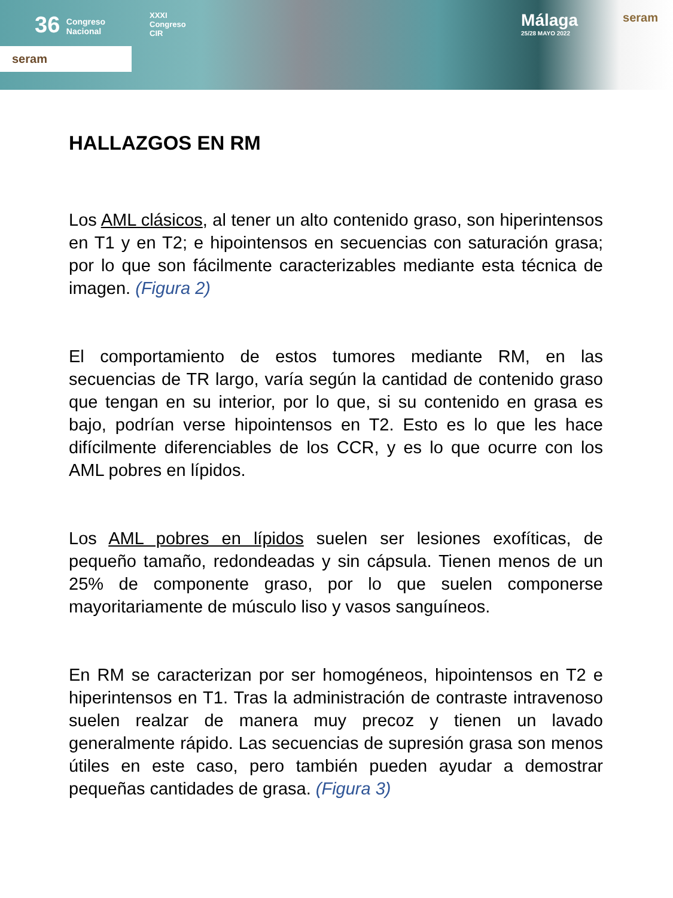36 Congreso
Nacional
seram
XXXI
Congreso
CIR
Málaga
25/28 MAYO 2022
seram
HALLAZGOS EN RM
Los AML clásicos, al tener un alto contenido graso, son hiperintensos en T1 y en T2; e hipointensos en secuencias con saturación grasa; por lo que son fácilmente caracterizables mediante esta técnica de imagen. (Figura 2)
El comportamiento de estos tumores mediante RM, en las secuencias de TR largo, varía según la cantidad de contenido graso que tengan en su interior, por lo que, si su contenido en grasa es bajo, podrían verse hipointensos en T2. Esto es lo que les hace difícilmente diferenciables de los CCR, y es lo que ocurre con los AML pobres en lípidos.
Los AML pobres en lípidos suelen ser lesiones exofíticas, de pequeño tamaño, redondeadas y sin cápsula. Tienen menos de un 25% de componente graso, por lo que suelen componerse mayoritariamente de músculo liso y vasos sanguíneos.
En RM se caracterizan por ser homogéneos, hipointensos en T2 e hiperintensos en T1. Tras la administración de contraste intravenoso suelen realzar de manera muy precoz y tienen un lavado generalmente rápido. Las secuencias de supresión grasa son menos útiles en este caso, pero también pueden ayudar a demostrar pequeñas cantidades de grasa. (Figura 3)